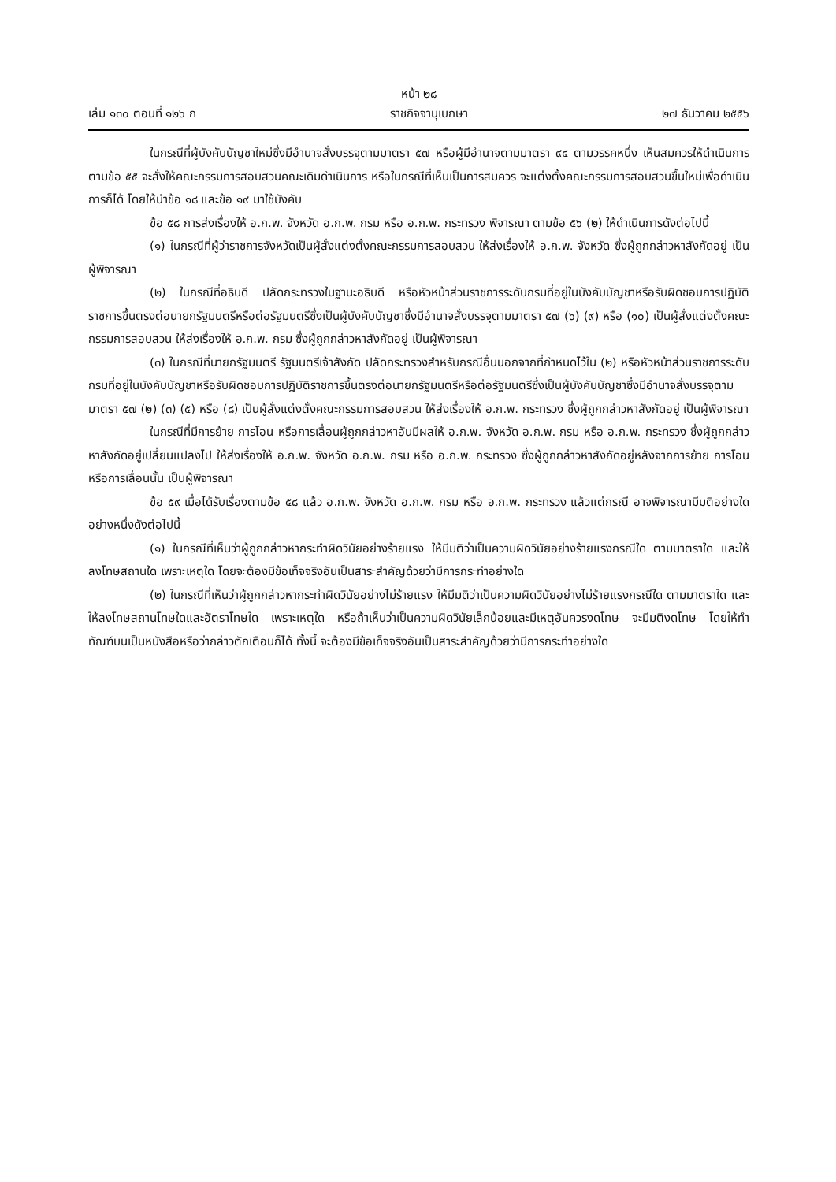หน้า ๒๘
เล่ม ๑๓๐ ตอนที่ ๑๒๖ ก ราชกิจจานุเบกษา ๒๗ ธันวาคม ๒๕๕๖
ในกรณีที่ผู้บังคับบัญชาใหม่ซึ่งมีอำนาจสั่งบรรจุตามมาตรา ๕๗ หรือผู้มีอำนาจตามมาตรา ๙๔ ตามวรรคหนึ่ง เห็นสมควรให้ดำเนินการตามข้อ ๕๕ จะสั่งให้คณะกรรมการสอบสวนคณะเดิมดำเนินการ หรือในกรณีที่เห็นเป็นการสมควร จะแต่งตั้งคณะกรรมการสอบสวนขึ้นใหม่เพื่อดำเนินการก็ได้ โดยให้นำข้อ ๑๘ และข้อ ๑๙ มาใช้บังคับ
ข้อ ๕๘ การส่งเรื่องให้ อ.ก.พ. จังหวัด อ.ก.พ. กรม หรือ อ.ก.พ. กระทรวง พิจารณา ตามข้อ ๕๖ (๒) ให้ดำเนินการดังต่อไปนี้
(๑) ในกรณีที่ผู้ว่าราชการจังหวัดเป็นผู้สั่งแต่งตั้งคณะกรรมการสอบสวน ให้ส่งเรื่องให้ อ.ก.พ. จังหวัด ซึ่งผู้ถูกกล่าวหาสังกัดอยู่ เป็นผู้พิจารณา
(๒) ในกรณีที่อธิบดี ปลัดกระทรวงในฐานะอธิบดี หรือหัวหน้าส่วนราชการระดับกรมที่อยู่ในบังคับบัญชาหรือรับผิดชอบการปฏิบัติราชการขึ้นตรงต่อนายกรัฐมนตรีหรือต่อรัฐมนตรีซึ่งเป็นผู้บังคับบัญชาซึ่งมีอำนาจสั่งบรรจุตามมาตรา ๕๗ (๖) (๙) หรือ (๑๐) เป็นผู้สั่งแต่งตั้งคณะกรรมการสอบสวน ให้ส่งเรื่องให้ อ.ก.พ. กรม ซึ่งผู้ถูกกล่าวหาสังกัดอยู่ เป็นผู้พิจารณา
(๓) ในกรณีที่นายกรัฐมนตรี รัฐมนตรีเจ้าสังกัด ปลัดกระทรวงสำหรับกรณีอื่นนอกจากที่กำหนดไว้ใน (๒) หรือหัวหน้าส่วนราชการระดับกรมที่อยู่ในบังคับบัญชาหรือรับผิดชอบการปฏิบัติราชการขึ้นตรงต่อนายกรัฐมนตรีหรือต่อรัฐมนตรีซึ่งเป็นผู้บังคับบัญชาซึ่งมีอำนาจสั่งบรรจุตามมาตรา ๕๗ (๒) (๓) (๕) หรือ (๘) เป็นผู้สั่งแต่งตั้งคณะกรรมการสอบสวน ให้ส่งเรื่องให้ อ.ก.พ. กระทรวง ซึ่งผู้ถูกกล่าวหาสังกัดอยู่ เป็นผู้พิจารณา
ในกรณีที่มีการย้าย การโอน หรือการเลื่อนผู้ถูกกล่าวหาอันมีผลให้ อ.ก.พ. จังหวัด อ.ก.พ. กรม หรือ อ.ก.พ. กระทรวง ซึ่งผู้ถูกกล่าวหาสังกัดอยู่เปลี่ยนแปลงไป ให้ส่งเรื่องให้ อ.ก.พ. จังหวัด อ.ก.พ. กรม หรือ อ.ก.พ. กระทรวง ซึ่งผู้ถูกกล่าวหาสังกัดอยู่หลังจากการย้าย การโอน หรือการเลื่อนนั้น เป็นผู้พิจารณา
ข้อ ๕๙ เมื่อได้รับเรื่องตามข้อ ๕๘ แล้ว อ.ก.พ. จังหวัด อ.ก.พ. กรม หรือ อ.ก.พ. กระทรวง แล้วแต่กรณี อาจพิจารณามีมติอย่างใดอย่างหนึ่งดังต่อไปนี้
(๑) ในกรณีที่เห็นว่าผู้ถูกกล่าวหากระทำผิดวินัยอย่างร้ายแรง ให้มีมติว่าเป็นความผิดวินัยอย่างร้ายแรงกรณีใด ตามมาตราใด และให้ลงโทษสถานใด เพราะเหตุใด โดยจะต้องมีข้อเท็จจริงอันเป็นสาระสำคัญด้วยว่ามีการกระทำอย่างใด
(๒) ในกรณีที่เห็นว่าผู้ถูกกล่าวหากระทำผิดวินัยอย่างไม่ร้ายแรง ให้มีมติว่าเป็นความผิดวินัยอย่างไม่ร้ายแรงกรณีใด ตามมาตราใด และให้ลงโทษสถานโทษใดและอัตราโทษใด เพราะเหตุใด หรือถ้าเห็นว่าเป็นความผิดวินัยเล็กน้อยและมีเหตุอันควรงดโทษ จะมีมติงดโทษ โดยให้ทำทัณฑ์บนเป็นหนังสือหรือว่ากล่าวตักเตือนก็ได้ ทั้งนี้ จะต้องมีข้อเท็จจริงอันเป็นสาระสำคัญด้วยว่ามีการกระทำอย่างใด